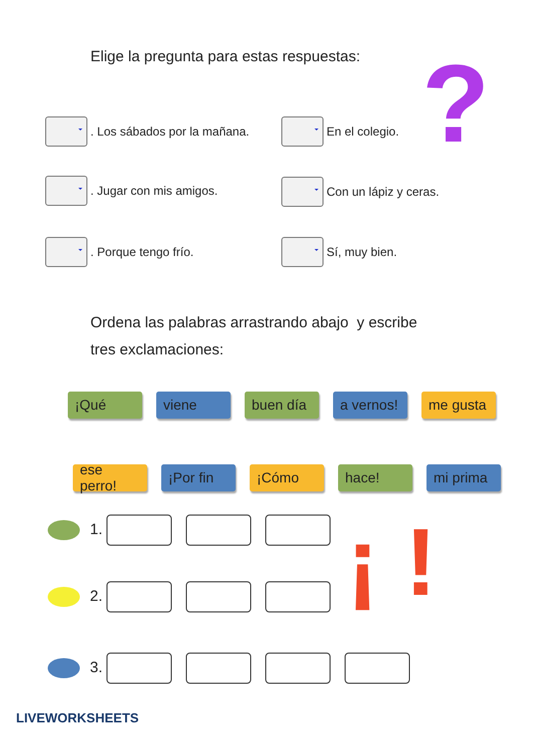Elige la pregunta para estas respuestas:
?
. Los sábados por la mañana. En el colegio.
. Jugar con mis amigos. Con un lápiz y ceras.
. Porque tengo frío. Sí, muy bien.
Ordena las palabras arrastrando abajo y escribe
tres exclamaciones:
¡Qué viene buen día
a vernos!
me gusta
ese perro!
¡Por fin
¡Cómo hace! mi prima
1.
2.
3.
¡ !
LIVEWORKSHEETS